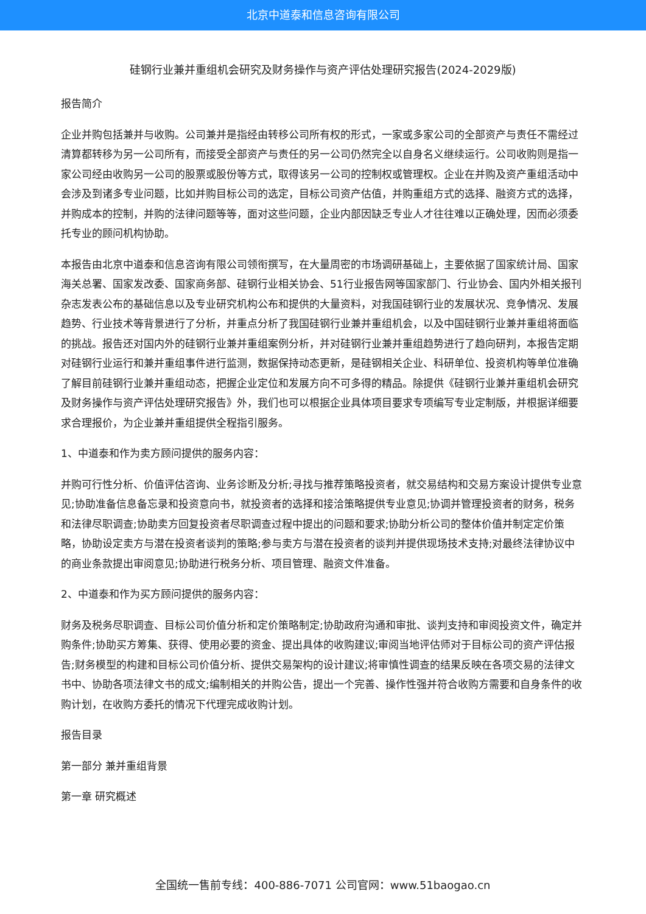北京中道泰和信息咨询有限公司
硅钢行业兼并重组机会研究及财务操作与资产评估处理研究报告(2024-2029版)
报告简介
企业并购包括兼并与收购。公司兼并是指经由转移公司所有权的形式，一家或多家公司的全部资产与责任不需经过清算都转移为另一公司所有，而接受全部资产与责任的另一公司仍然完全以自身名义继续运行。公司收购则是指一家公司经由收购另一公司的股票或股份等方式，取得该另一公司的控制权或管理权。企业在并购及资产重组活动中会涉及到诸多专业问题，比如并购目标公司的选定，目标公司资产估值，并购重组方式的选择、融资方式的选择，并购成本的控制，并购的法律问题等等，面对这些问题，企业内部因缺乏专业人才往往难以正确处理，因而必须委托专业的顾问机构协助。
本报告由北京中道泰和信息咨询有限公司领衔撰写，在大量周密的市场调研基础上，主要依据了国家统计局、国家海关总署、国家发改委、国家商务部、硅钢行业相关协会、51行业报告网等国家部门、行业协会、国内外相关报刊杂志发表公布的基础信息以及专业研究机构公布和提供的大量资料，对我国硅钢行业的发展状况、竞争情况、发展趋势、行业技术等背景进行了分析，并重点分析了我国硅钢行业兼并重组机会，以及中国硅钢行业兼并重组将面临的挑战。报告还对国内外的硅钢行业兼并重组案例分析，并对硅钢行业兼并重组趋势进行了趋向研判，本报告定期对硅钢行业运行和兼并重组事件进行监测，数据保持动态更新，是硅钢相关企业、科研单位、投资机构等单位准确了解目前硅钢行业兼并重组动态，把握企业定位和发展方向不可多得的精品。除提供《硅钢行业兼并重组机会研究及财务操作与资产评估处理研究报告》外，我们也可以根据企业具体项目要求专项编写专业定制版，并根据详细要求合理报价，为企业兼并重组提供全程指引服务。
1、中道泰和作为卖方顾问提供的服务内容：
并购可行性分析、价值评估咨询、业务诊断及分析;寻找与推荐策略投资者，就交易结构和交易方案设计提供专业意见;协助准备信息备忘录和投资意向书，就投资者的选择和接洽策略提供专业意见;协调并管理投资者的财务，税务和法律尽职调查;协助卖方回复投资者尽职调查过程中提出的问题和要求;协助分析公司的整体价值并制定定价策略，协助设定卖方与潜在投资者谈判的策略;参与卖方与潜在投资者的谈判并提供现场技术支持;对最终法律协议中的商业条款提出审阅意见;协助进行税务分析、项目管理、融资文件准备。
2、中道泰和作为买方顾问提供的服务内容：
财务及税务尽职调查、目标公司价值分析和定价策略制定;协助政府沟通和审批、谈判支持和审阅投资文件，确定并购条件;协助买方筹集、获得、使用必要的资金、提出具体的收购建议;审阅当地评估师对于目标公司的资产评估报告;财务模型的构建和目标公司价值分析、提供交易架构的设计建议;将审慎性调查的结果反映在各项交易的法律文书中、协助各项法律文书的成文;编制相关的并购公告，提出一个完善、操作性强并符合收购方需要和自身条件的收购计划，在收购方委托的情况下代理完成收购计划。
报告目录
第一部分 兼并重组背景
第一章 研究概述
全国统一售前专线：400-886-7071 公司官网：www.51baogao.cn